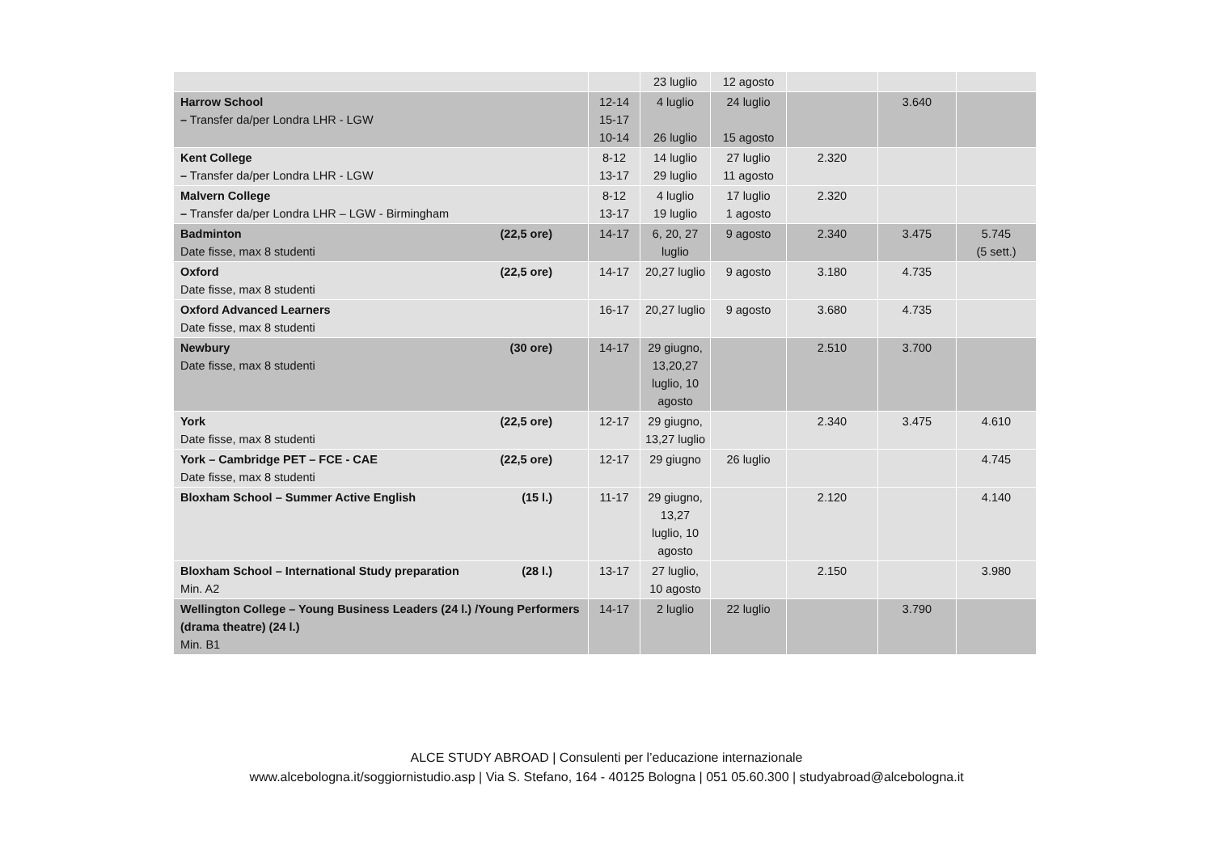| | | 23 luglio | 12 agosto | | | |
| Harrow School – Transfer da/per Londra LHR - LGW | 12-14 15-17 10-14 | 4 luglio 26 luglio | 24 luglio 15 agosto | | 3.640 | |
| Kent College – Transfer da/per Londra LHR - LGW | 8-12 13-17 | 14 luglio 29 luglio | 27 luglio 11 agosto | 2.320 | | |
| Malvern College – Transfer da/per Londra LHR – LGW - Birmingham | 8-12 13-17 | 4 luglio 19 luglio | 17 luglio 1 agosto | 2.320 | | |
| Badminton (22,5 ore) Date fisse, max 8 studenti | 14-17 | 6, 20, 27 luglio | 9 agosto | 2.340 | 3.475 | 5.745 (5 sett.) |
| Oxford (22,5 ore) Date fisse, max 8 studenti | 14-17 | 20,27 luglio | 9 agosto | 3.180 | 4.735 | |
| Oxford Advanced Learners Date fisse, max 8 studenti | 16-17 | 20,27 luglio | 9 agosto | 3.680 | 4.735 | |
| Newbury (30 ore) Date fisse, max 8 studenti | 14-17 | 29 giugno, 13,20,27 luglio, 10 agosto | | 2.510 | 3.700 | |
| York (22,5 ore) Date fisse, max 8 studenti | 12-17 | 29 giugno, 13,27 luglio | | 2.340 | 3.475 | 4.610 |
| York – Cambridge PET – FCE - CAE (22,5 ore) Date fisse, max 8 studenti | 12-17 | 29 giugno | 26 luglio | | | 4.745 |
| Bloxham School – Summer Active English (15 l.) | 11-17 | 29 giugno, 13,27 luglio, 10 agosto | | 2.120 | | 4.140 |
| Bloxham School – International Study preparation (28 l.) Min. A2 | 13-17 | 27 luglio, 10 agosto | | 2.150 | | 3.980 |
| Wellington College – Young Business Leaders (24 l.) /Young Performers (drama theatre) (24 l.) Min. B1 | 14-17 | 2 luglio | 22 luglio | | 3.790 | |
ALCE STUDY ABROAD | Consulenti per l’educazione internazionale
www.alcebologna.it/soggiornistudio.asp | Via S. Stefano, 164 - 40125 Bologna | 051 05.60.300 | studyabroad@alcebologna.it